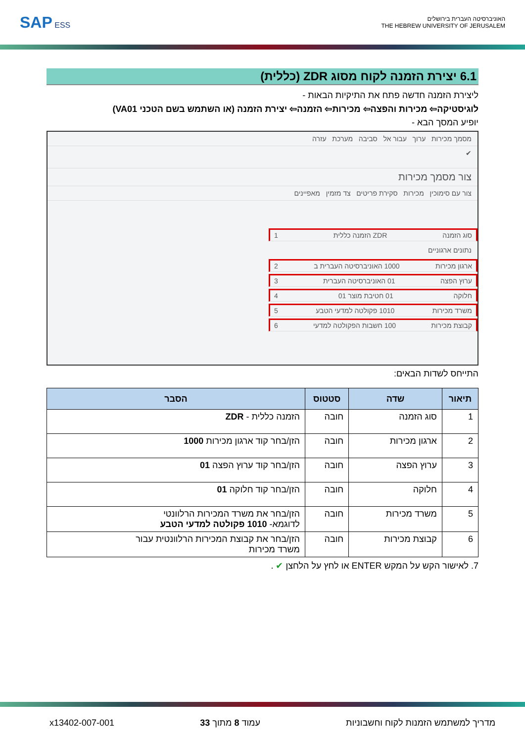SAP ESS
האוניברסיטה העברית בירושלים
THE HEBREW UNIVERSITY OF JERUSALEM
6.1 יצירת הזמנה לקוח מסוג ZDR (כללית)
ליצירת הזמנה חדשה פתח את התיקיות הבאות -
לוגיסטיקה⇦ מכירות והפצה⇦ מכירות⇦ הזמנה⇦ יצירת הזמנה (או השתמש בשם הטכני VA01)
יופיע המסך הבא -
מסמך מכירות ערוך עבור אל סביבה מערכת עזרה
✔
צור מסמך מכירות
צור עם סימוכין מכירות סקירת פריטים צד מזמין מאפיינים
סוג הזמנה ZDR הזמנה כללית 1
נתונים ארגוניים
ארגון מכירות 1000 האוניברסיטה העברית ב 2
ערוץ הפצה 01 האוניברסיטה העברית 3
חלוקה 01 חטיבת מוצר 01 4
משרד מכירות 1010 פקולטה למדעי הטבע 5
קבוצת מכירות 100 חשבות הפקולטה למדעי 6
התייחס לשדות הבאים:
| תיאור | שדה | סטטוס | הסבר |
| --- | --- | --- | --- |
| 1 | סוג הזמנה | חובה | הזמנה כללית - ZDR |
| 2 | ארגון מכירות | חובה | הזן/בחר קוד ארגון מכירות 1000 |
| 3 | ערוץ הפצה | חובה | הזן/בחר קוד ערוץ הפצה 01 |
| 4 | חלוקה | חובה | הזן/בחר קוד חלוקה 01 |
| 5 | משרד מכירות | חובה | הזן/בחר את משרד המכירות הרלוונטי לדוגמא- 1010 פקולטה למדעי הטבע |
| 6 | קבוצת מכירות | חובה | הזן/בחר את קבוצת המכירות הרלוונטית עבור משרד מכירות |
7. לאישור הקש על המקש ENTER או לחץ על הלחצן ✔ .
מדריך למשתמש הזמנות לקוח וחשבוניות עמוד 8 מתוך 33 x13402-007-001